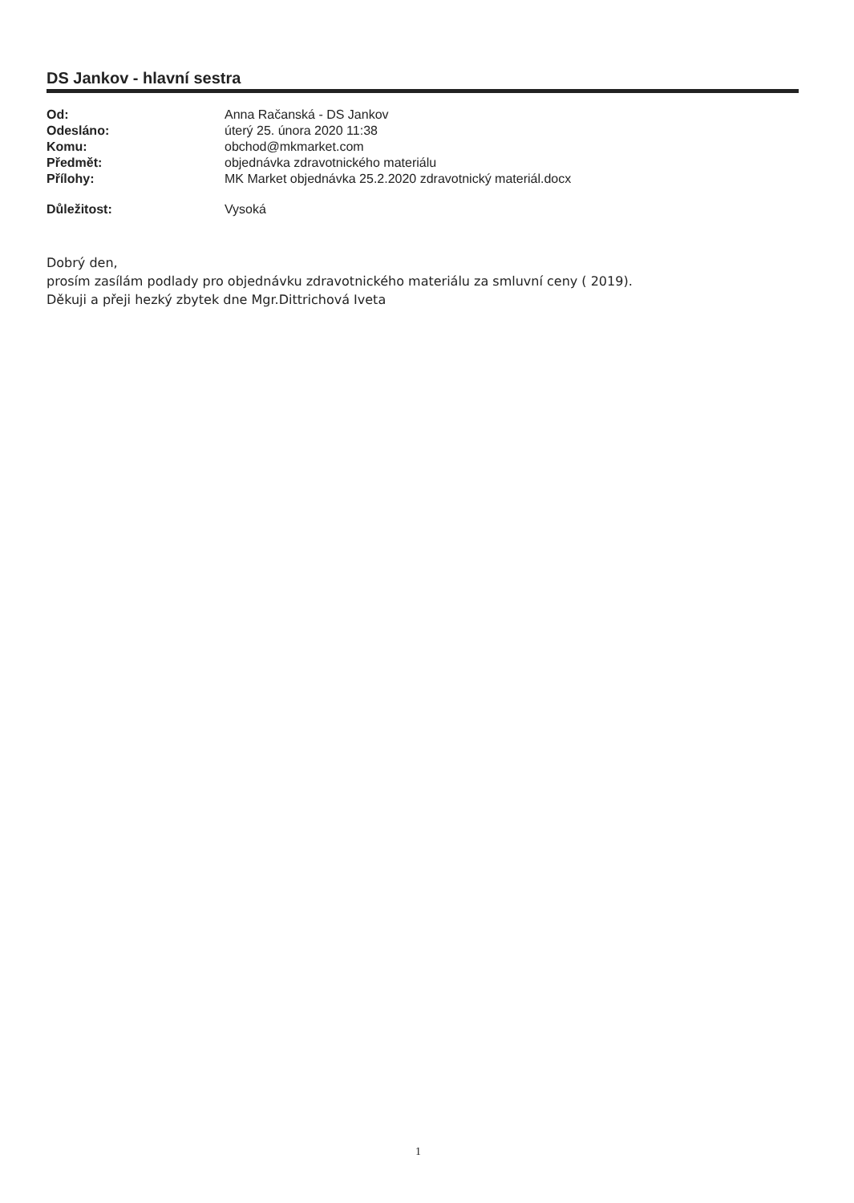DS Jankov - hlavní sestra
| Od: | Anna Račanská - DS Jankov |
| Odesláno: | úterý 25. února 2020 11:38 |
| Komu: | obchod@mkmarket.com |
| Předmět: | objednávka zdravotnického materiálu |
| Přílohy: | MK Market objednávka 25.2.2020 zdravotnický materiál.docx |
| Důležitost: | Vysoká |
Dobrý den,
prosím zasílám podlady pro objednávku zdravotnického materiálu za smluvní ceny ( 2019).
Děkuji a přeji hezký zbytek dne Mgr.Dittrichová Iveta
1